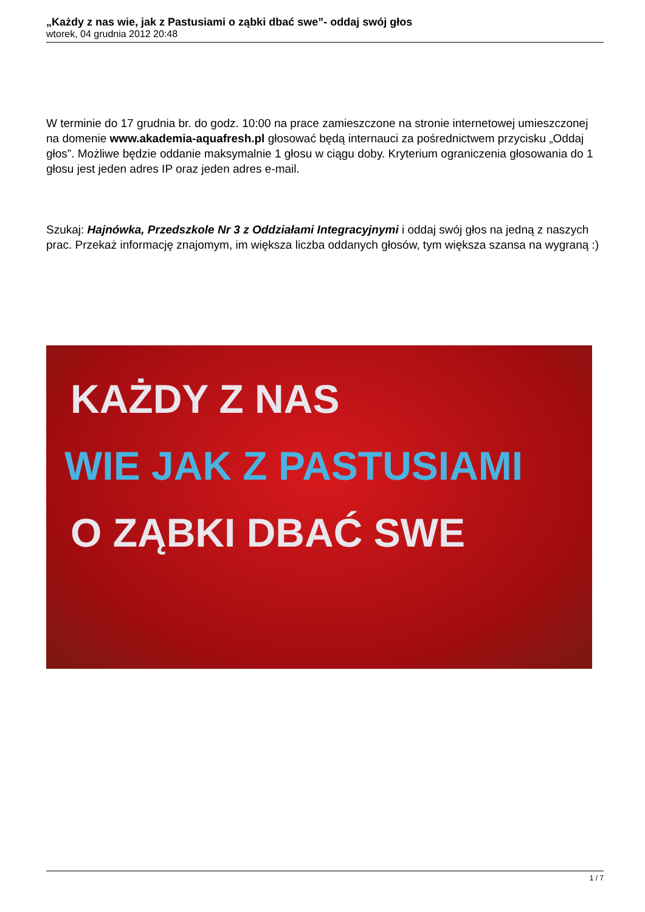„Każdy z nas wie, jak z Pastusiami o ząbki dbać swe”- oddaj swój głos
wtorek, 04 grudnia 2012 20:48
W terminie do 17 grudnia br. do godz. 10:00 na prace zamieszczone na stronie internetowej umieszczonej na domenie www.akademia-aquafresh.pl głosować będą internauci za pośrednictwem przycisku „Oddaj głos”. Możliwe będzie oddanie maksymalnie 1 głosu w ciągu doby. Kryterium ograniczenia głosowania do 1 głosu jest jeden adres IP oraz jeden adres e-mail.
Szukaj: Hajnówka, Przedszkole Nr 3 z Oddziałami Integracyjnymi i oddaj swój głos na jedną z naszych prac. Przekaż informację znajomym, im większa liczba oddanych głosów, tym większa szansa na wygraną :)
KAŻDY Z NAS
WIE JAK Z PASTUSIAMI
O ZĄBKI DBAĆ SWE
1 / 7